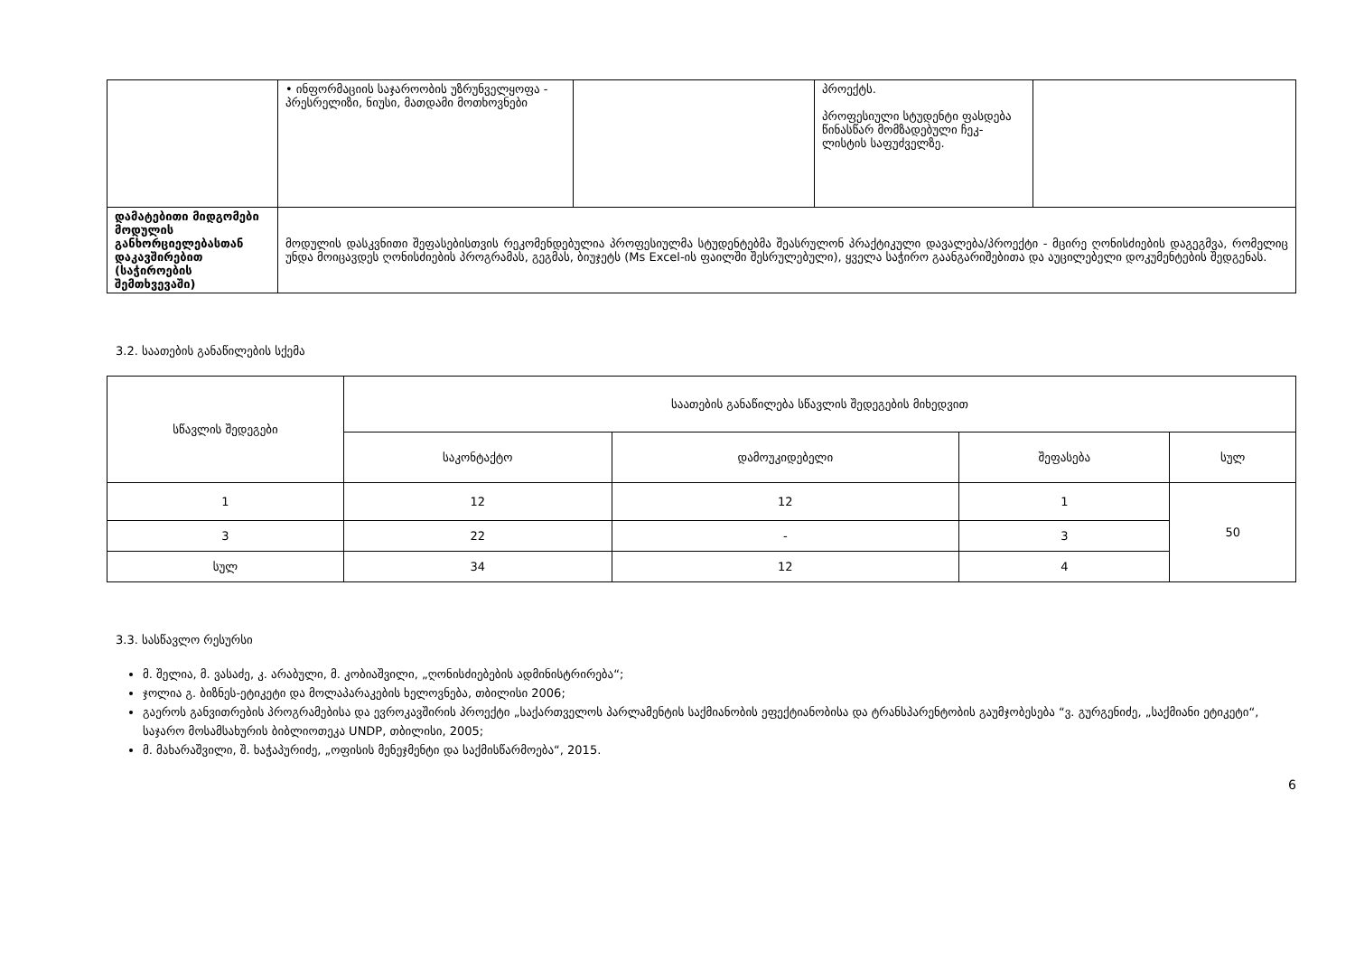| | • ინფორმაციის საჯაროობის უზრუნველყოფა - პრესრელიზი, ნიუსი, მათდამი მოთხოვნები | | პროექტს. პროფესიული სტუდენტი ფასდება წინასწარ მომზადებული ჩეკ-ლისტის საფუძველზე. | |
| დამატებითი მიდგომები მოდულის განხორციელებასთან დაკავშირებით (საჭიროების შემთხვევაში) | მოდულის დასკვნითი შეფასებისთვის რეკომენდებულია პროფესიულმა სტუდენტებმა შეასრულონ პრაქტიკული დავალება/პროექტი - მცირე ღონისძიების დაგეგმვა, რომელიც უნდა მოიცავდეს ღონისძიების პროგრამას, გეგმას, ბიუჯეტს (Ms Excel-ის ფაილში შესრულებული), ყველა საჭირო გაანგარიშებითა და აუცილებელი დოკუმენტების შედგენას. | | | |
3.2. საათების განაწილების სქემა
| სწავლის შედეგები | საათების განაწილება სწავლის შედეგების მიხედვით | | | |
| --- | --- | --- | --- | --- |
| | საკონტაქტო | დამოუკიდებელი | შეფასება | სულ |
| 1 | 12 | 12 | 1 | 50 |
| 3 | 22 | - | 3 | |
| სულ | 34 | 12 | 4 | |
3.3. სასწავლო რესურსი
მ. შელია, მ. ვასაძე, კ. არაბული, მ. კობიაშვილი, „ღონისძიებების ადმინისტრირება“;
ჯოლია გ. ბიზნეს-ეტიკეტი და მოლაპარაკების ხელოვნება, თბილისი 2006;
გაეროს განვითრების პროგრამებისა და ევროკავშირის პროექტი „საქართველოს პარლამენტის საქმიანობის ეფექტიანობისა და ტრანსპარენტობის გაუმჯობესება “ვ. გურგენიძე, „საქმიანი ეტიკეტი“, საჯარო მოსამსახურის ბიბლიოთეკა UNDP, თბილისი, 2005;
მ. მახარაშვილი, შ. ხაჭაპურიძე, „ოფისის მენეჯმენტი და საქმისწარმოება“, 2015.
6